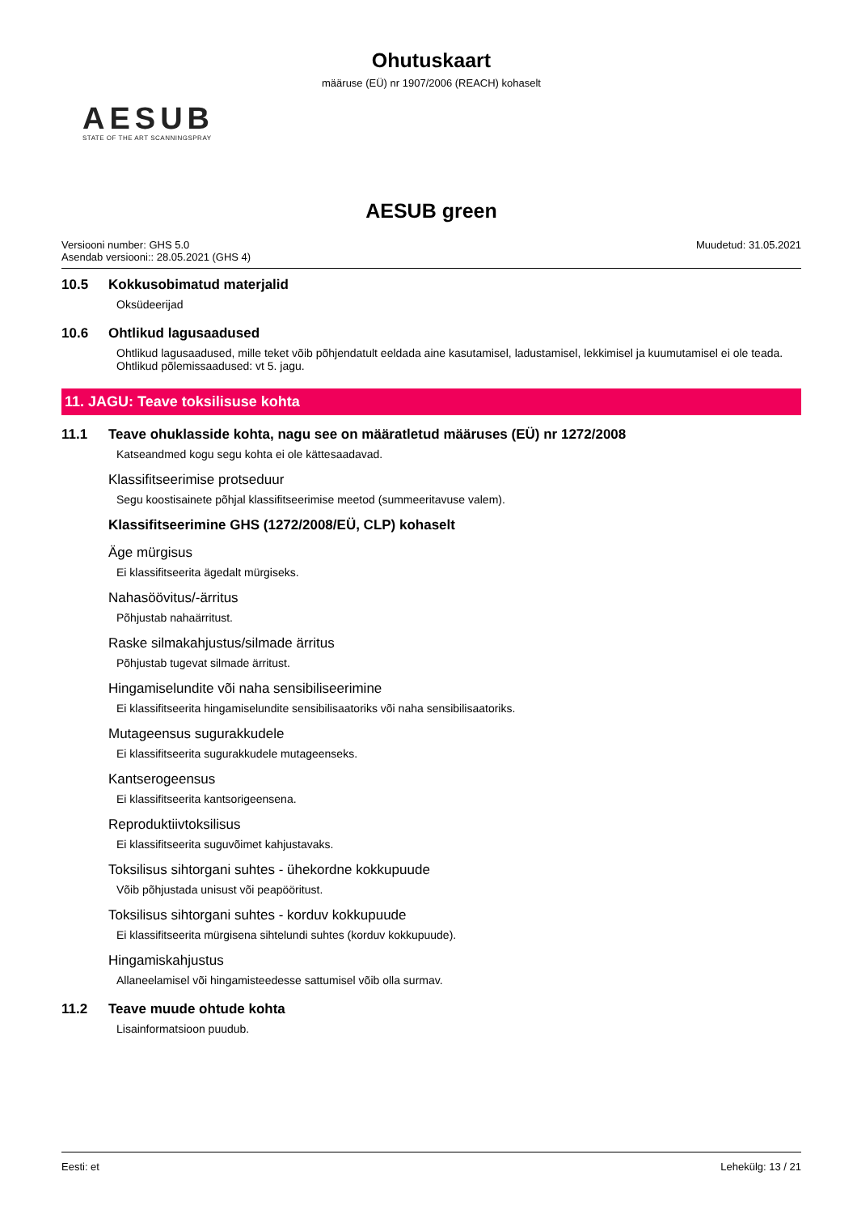Ohutuskaart
määruse (EÜ) nr 1907/2006 (REACH) kohaselt
AESUB
STATE OF THE ART SCANNINGSPRAY
AESUB green
Versiooni number: GHS 5.0
Asendab versiooni:: 28.05.2021 (GHS 4)
Muudetud: 31.05.2021
10.5 Kokkusobimatud materjalid
Oksüdeerijad
10.6 Ohtlikud lagusaadused
Ohtlikud lagusaadused, mille teket võib põhjendatult eeldada aine kasutamisel, ladustamisel, lekkimisel ja kuumutamisel ei ole teada. Ohtlikud põlemissaadused: vt 5. jagu.
11. JAGU: Teave toksilisuse kohta
11.1 Teave ohuklasside kohta, nagu see on määratletud määruses (EÜ) nr 1272/2008
Katseandmed kogu segu kohta ei ole kättesaadavad.
Klassifitseerimise protseduur
Segu koostisainete põhjal klassifitseerimise meetod (summeeritavuse valem).
Klassifitseerimine GHS (1272/2008/EÜ, CLP) kohaselt
Äge mürgisus
Ei klassifitseerita ägedalt mürgiseks.
Nahasöövitus/-ärritus
Põhjustab nahaärritust.
Raske silmakahjustus/silmade ärritus
Põhjustab tugevat silmade ärritust.
Hingamiselundite või naha sensibiliseerimine
Ei klassifitseerita hingamiselundite sensibilisaatoriks või naha sensibilisaatoriks.
Mutageensus sugurakkudele
Ei klassifitseerita sugurakkudele mutageenseks.
Kantserogeensus
Ei klassifitseerita kantsorigeensena.
Reproduktiivtoksilisus
Ei klassifitseerita suguvõimet kahjustavaks.
Toksilisus sihtorgani suhtes - ühekordne kokkupuude
Võib põhjustada unisust või peapööritust.
Toksilisus sihtorgani suhtes - korduv kokkupuude
Ei klassifitseerita mürgisena sihtelundi suhtes (korduv kokkupuude).
Hingamiskahjustus
Allaneelamisel või hingamisteedesse sattumisel võib olla surmav.
11.2 Teave muude ohtude kohta
Lisainformatsioon puudub.
Eesti: et Lehekülg: 13 / 21